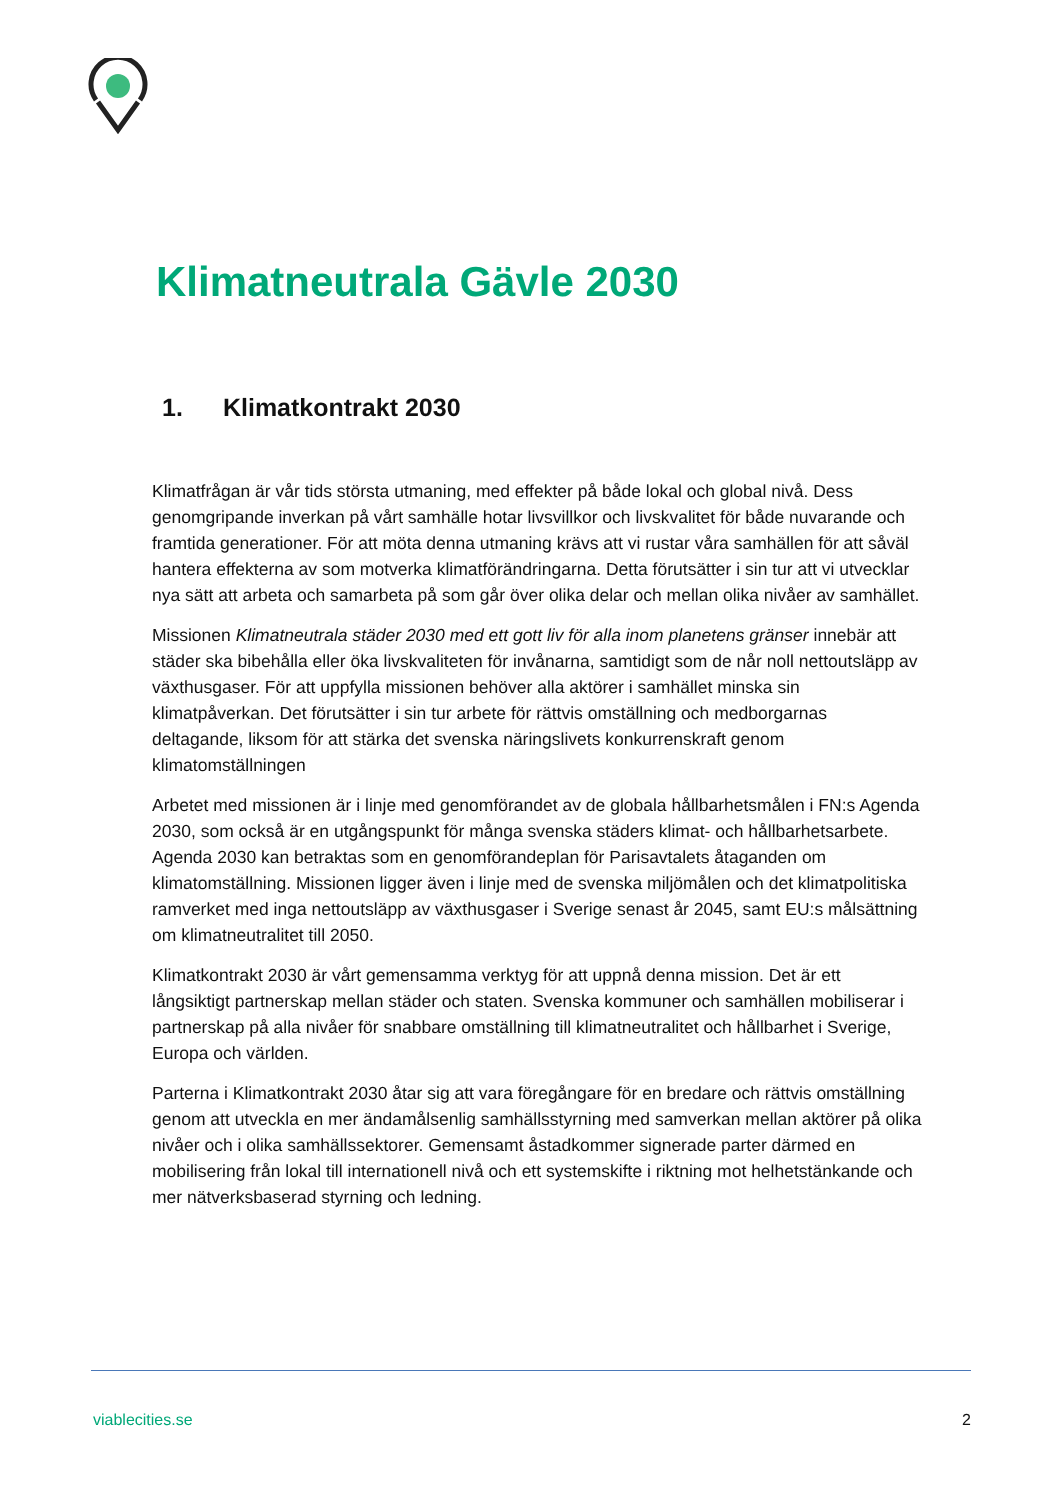Klimatneutrala Gävle 2030
1. Klimatkontrakt 2030
Klimatfrågan är vår tids största utmaning, med effekter på både lokal och global nivå. Dess genomgripande inverkan på vårt samhälle hotar livsvillkor och livskvalitet för både nuvarande och framtida generationer. För att möta denna utmaning krävs att vi rustar våra samhällen för att såväl hantera effekterna av som motverka klimatförändringarna. Detta förutsätter i sin tur att vi utvecklar nya sätt att arbeta och samarbeta på som går över olika delar och mellan olika nivåer av samhället.
Missionen Klimatneutrala städer 2030 med ett gott liv för alla inom planetens gränser innebär att städer ska bibehålla eller öka livskvaliteten för invånarna, samtidigt som de når noll nettoutsläpp av växthusgaser. För att uppfylla missionen behöver alla aktörer i samhället minska sin klimatpåverkan. Det förutsätter i sin tur arbete för rättvis omställning och medborgarnas deltagande, liksom för att stärka det svenska näringslivets konkurrenskraft genom klimatomställningen
Arbetet med missionen är i linje med genomförandet av de globala hållbarhetsmålen i FN:s Agenda 2030, som också är en utgångspunkt för många svenska städers klimat- och hållbarhetsarbete. Agenda 2030 kan betraktas som en genomförandeplan för Parisavtalets åtaganden om klimatomställning. Missionen ligger även i linje med de svenska miljömålen och det klimatpolitiska ramverket med inga nettoutsläpp av växthusgaser i Sverige senast år 2045, samt EU:s målsättning om klimatneutralitet till 2050.
Klimatkontrakt 2030 är vårt gemensamma verktyg för att uppnå denna mission. Det är ett långsiktigt partnerskap mellan städer och staten. Svenska kommuner och samhällen mobiliserar i partnerskap på alla nivåer för snabbare omställning till klimatneutralitet och hållbarhet i Sverige, Europa och världen.
Parterna i Klimatkontrakt 2030 åtar sig att vara föregångare för en bredare och rättvis omställning genom att utveckla en mer ändamålsenlig samhällsstyrning med samverkan mellan aktörer på olika nivåer och i olika samhällssektorer. Gemensamt åstadkommer signerade parter därmed en mobilisering från lokal till internationell nivå och ett systemskifte i riktning mot helhetstänkande och mer nätverksbaserad styrning och ledning.
viablecities.se 2